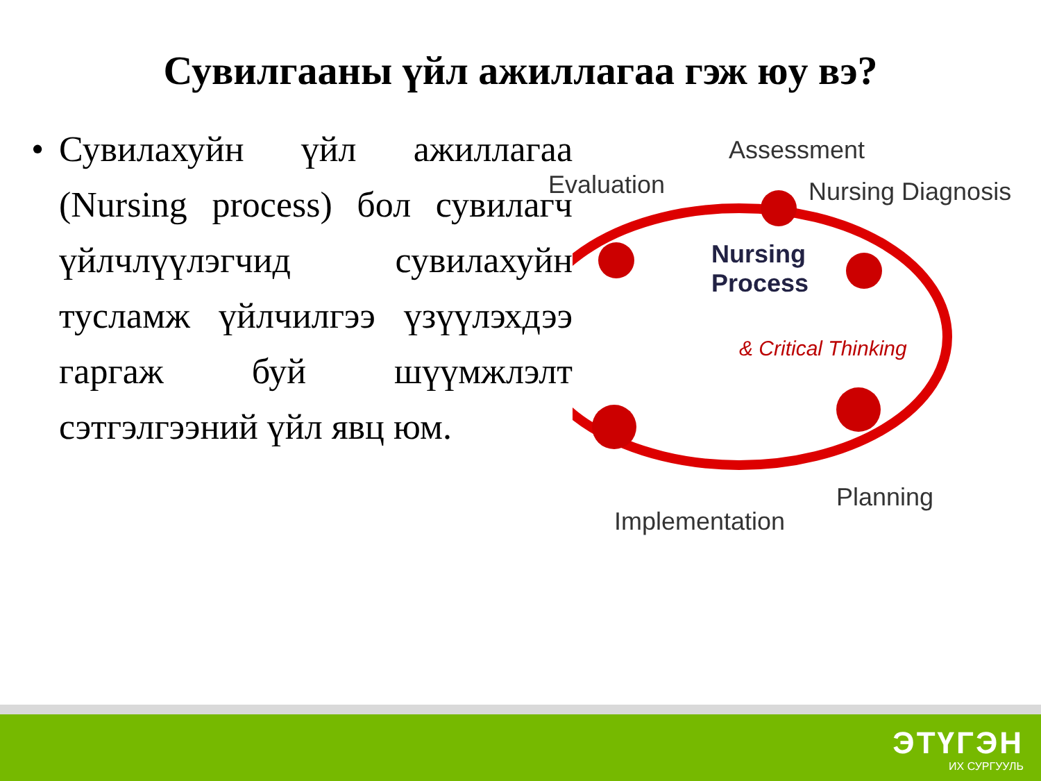Сувилгааны үйл ажиллагаа гэж юу вэ?
• Сувилахуйн үйл ажиллагаа (Nursing process) бол сувилагч үйлчлүүлэгчид сувилахуйн тусламж үйлчилгээ үзүүлэхдээ гаргаж буй шүүмжлэлт сэтгэлгээний үйл явц юм.
Assessment
Evaluation Nursing Diagnosis
Nursing
Process
& Critical Thinking
Planning
Implementation
ЭТҮГЭН
ИХ СУРГУУЛЬ